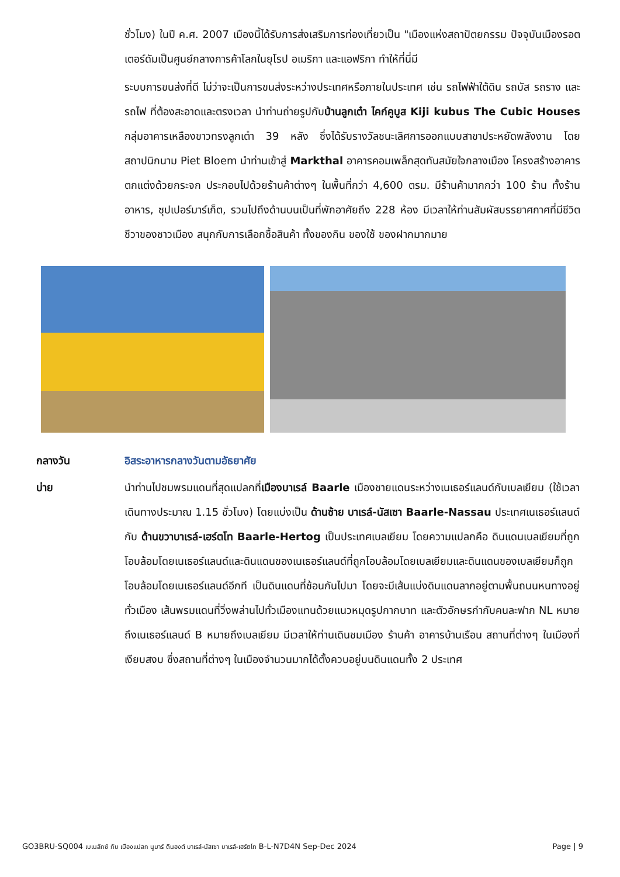ชั่วโมง) ในปี ค.ศ. 2007 เมืองนี้ได้รับการส่งเสริมการท่องเที่ยวเป็น "เมืองแห่งสถาปัตยกรรม ปัจจุบันเมืองรอตเตอร์ดัมเป็นศูนย์กลางการค้าโลกในยุโรป อเมริกา และแอฟริกา ทำให้ที่นี่มี
ระบบการขนส่งที่ดี ไม่ว่าจะเป็นการขนส่งระหว่างประเทศหรือภายในประเทศ เช่น รถไฟฟ้าใต้ดิน รถบัส รถราง และรถไฟ ที่ต้องสะอาดและตรงเวลา นำท่านถ่ายรูปกับบ้านลูกเต๋า ไคก์คูบูส Kiji kubus The Cubic Houses กลุ่มอาคารเหลืองขาวทรงลูกเต๋า 39 หลัง ซึ่งได้รับรางวัลชนะเลิศการออกแบบสาขาประหยัดพลังงาน โดยสถาปนิกนาม Piet Bloem นำท่านเข้าสู่ Markthal อาคารคอมเพล็กสุดทันสมัยใจกลางเมือง โครงสร้างอาคารตกแต่งด้วยกระจก ประกอบไปด้วยร้านค้าต่างๆ ในพื้นที่กว่า 4,600 ตรม. มีร้านค้ามากกว่า 100 ร้าน ทั้งร้านอาหาร, ซุปเปอร์มาร์เก็ต, รวมไปถึงด้านบนเป็นที่พักอาศัยถึง 228 ห้อง มีเวลาให้ท่านสัมผัสบรรยาศกาศที่มีชีวิตชีวาของชาวเมือง สนุกกับการเลือกซื้อสินค้า ทั้งของกิน ของใช้ ของฝากมากมาย
กลางวัน อิสระอาหารกลางวันตามอัธยาศัย
บ่าย นำท่านไปชมพรมแดนที่สุดแปลกที่เมืองบาเรล์ Baarle เมืองชายแดนระหว่างเนเธอร์แลนด์กับเบลเยียม (ใช้เวลาเดินทางประมาณ 1.15 ชั่วโมง) โดยแบ่งเป็น ด้านซ้าย บาเรล์-นัสเซา Baarle-Nassau ประเทศเนเธอร์แลนด์ กับ ด้านขวาบาเรล์-เฮร์ตโท Baarle-Hertog เป็นประเทศเบลเยียม โดยความแปลกคือ ดินแดนเบลเยียมที่ถูกโอบล้อมโดยเนเธอร์แลนด์และดินแดนของเนเธอร์แลนด์ที่ถูกโอบล้อมโดยเบลเยียมและดินแดนของเบลเยียมก็ถูกโอบล้อมโดยเนเธอร์แลนด์อีกที เป็นดินแดนที่ซ้อนกันไปมา โดยจะมีเส้นแบ่งดินแดนลากอยู่ตามพื้นถนนหนทางอยู่ทั่วเมือง เส้นพรมแดนที่วิ่งพล่านไปทั่วเมืองแทนด้วยแนวหมุดรูปกากบาท และตัวอักษรกำกับคนละฟาก NL หมายถึงเนเธอร์แลนด์ B หมายถึงเบลเยียม มีเวลาให้ท่านเดินชมเมือง ร้านค้า อาคารบ้านเรือน สถานที่ต่างๆ ในเมืองที่เงียบสงบ ซึ่งสถานที่ต่างๆ ในเมืองจำนวนมากได้ตั้งควบอยู่บนดินแดนทั้ง 2 ประเทศ
GO3BRU-SQ004 เบเนลักซ์ กับ เมืองแปลก นูมาร์ ดินองต์ บาเรล์-นัสเซา บาเรล์-เฮร์ตโท B-L-N7D4N Sep-Dec 2024 Page | 9